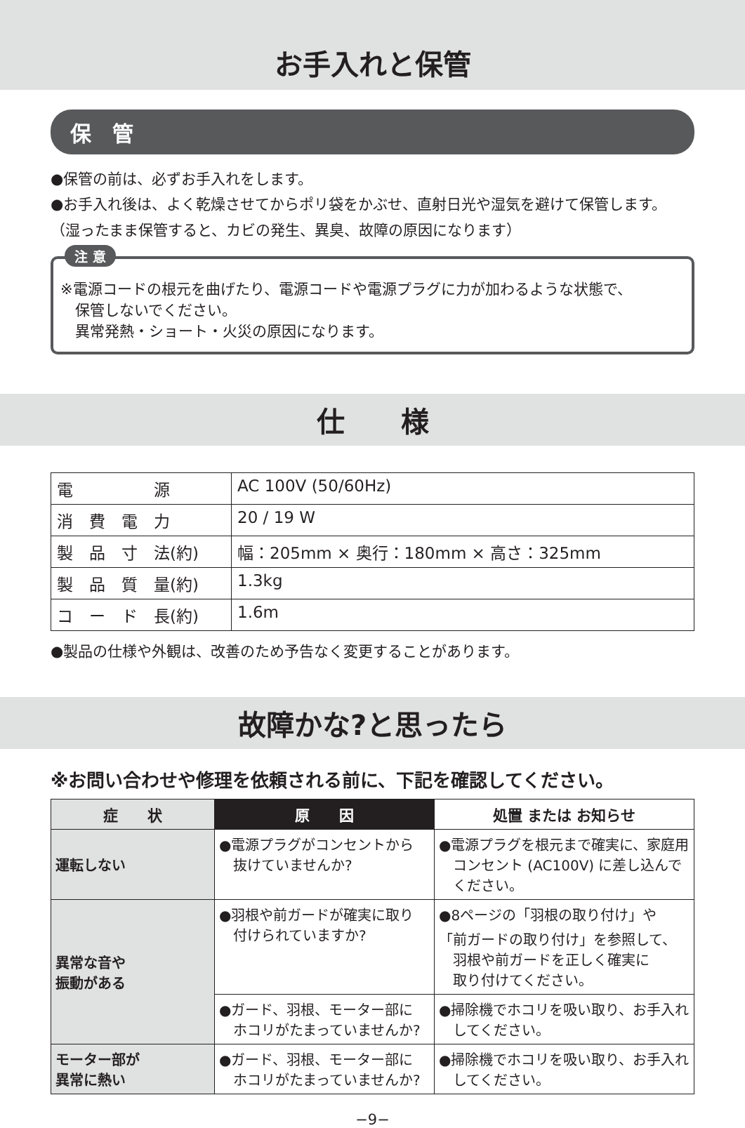お手入れと保管
保　管
●保管の前は、必ずお手入れをします。
●お手入れ後は、よく乾燥させてからポリ袋をかぶせ、直射日光や湿気を避けて保管します。
（湿ったまま保管すると、カビの発生、異臭、故障の原因になります）
注 意
※電源コードの根元を曲げたり、電源コードや電源プラグに力が加わるような状態で、
　保管しないでください。
　異常発熱・ショート・火災の原因になります。
仕　　様
| 電 源 | AC 100V (50/60Hz) |
| 消 費 電 力 | 20 / 19 W |
| 製 品 寸 法(約) | 幅：205mm × 奥行：180mm × 高さ：325mm |
| 製 品 質 量(約) | 1.3kg |
| コ ー ド 長(約) | 1.6m |
●製品の仕様や外観は、改善のため予告なく変更することがあります。
故障かな?と思ったら
※お問い合わせや修理を依頼される前に、下記を確認してください。
| 症 状 | 原 因 | 処置 または お知らせ |
| --- | --- | --- |
| 運転しない | ●電源プラグがコンセントから 抜けていませんか? | ●電源プラグを根元まで確実に、家庭用 コンセント (AC100V) に差し込んで ください。 |
| 異常な音や 振動がある | ●羽根や前ガードが確実に取り 付けられていますか? | ●8ページの「羽根の取り付け」や 「前ガードの取り付け」を参照して、 羽根や前ガードを正しく確実に 取り付けてください。 |
| | ●ガード、羽根、モーター部に ホコリがたまっていませんか? | ●掃除機でホコリを吸い取り、お手入れ してください。 |
| モーター部が 異常に熱い | ●ガード、羽根、モーター部に ホコリがたまっていませんか? | ●掃除機でホコリを吸い取り、お手入れ してください。 |
−9−